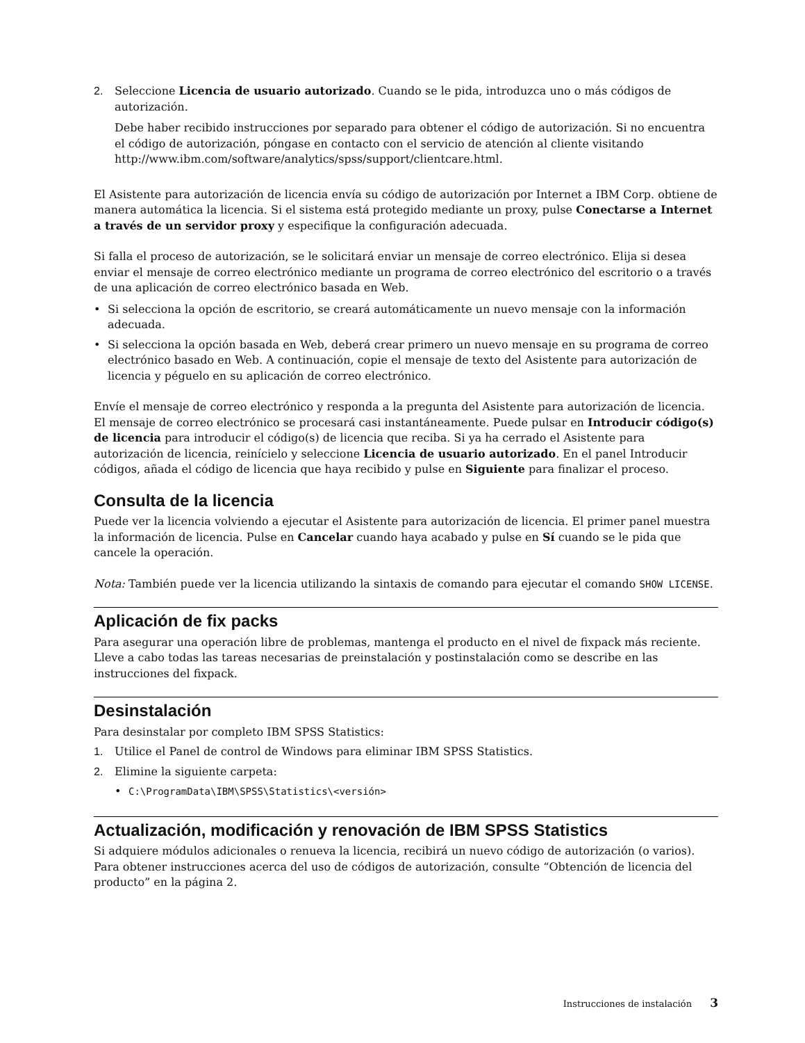2. Seleccione Licencia de usuario autorizado. Cuando se le pida, introduzca uno o más códigos de autorización.
Debe haber recibido instrucciones por separado para obtener el código de autorización. Si no encuentra el código de autorización, póngase en contacto con el servicio de atención al cliente visitando http://www.ibm.com/software/analytics/spss/support/clientcare.html.
El Asistente para autorización de licencia envía su código de autorización por Internet a IBM Corp. obtiene de manera automática la licencia. Si el sistema está protegido mediante un proxy, pulse Conectarse a Internet a través de un servidor proxy y especifique la configuración adecuada.
Si falla el proceso de autorización, se le solicitará enviar un mensaje de correo electrónico. Elija si desea enviar el mensaje de correo electrónico mediante un programa de correo electrónico del escritorio o a través de una aplicación de correo electrónico basada en Web.
• Si selecciona la opción de escritorio, se creará automáticamente un nuevo mensaje con la información adecuada.
• Si selecciona la opción basada en Web, deberá crear primero un nuevo mensaje en su programa de correo electrónico basado en Web. A continuación, copie el mensaje de texto del Asistente para autorización de licencia y péguelo en su aplicación de correo electrónico.
Envíe el mensaje de correo electrónico y responda a la pregunta del Asistente para autorización de licencia. El mensaje de correo electrónico se procesará casi instantáneamente. Puede pulsar en Introducir código(s) de licencia para introducir el código(s) de licencia que reciba. Si ya ha cerrado el Asistente para autorización de licencia, reinícielo y seleccione Licencia de usuario autorizado. En el panel Introducir códigos, añada el código de licencia que haya recibido y pulse en Siguiente para finalizar el proceso.
Consulta de la licencia
Puede ver la licencia volviendo a ejecutar el Asistente para autorización de licencia. El primer panel muestra la información de licencia. Pulse en Cancelar cuando haya acabado y pulse en Sí cuando se le pida que cancele la operación.
Nota: También puede ver la licencia utilizando la sintaxis de comando para ejecutar el comando SHOW LICENSE.
Aplicación de fix packs
Para asegurar una operación libre de problemas, mantenga el producto en el nivel de fixpack más reciente. Lleve a cabo todas las tareas necesarias de preinstalación y postinstalación como se describe en las instrucciones del fixpack.
Desinstalación
Para desinstalar por completo IBM SPSS Statistics:
1. Utilice el Panel de control de Windows para eliminar IBM SPSS Statistics.
2. Elimine la siguiente carpeta:
• C:\ProgramData\IBM\SPSS\Statistics\<versión>
Actualización, modificación y renovación de IBM SPSS Statistics
Si adquiere módulos adicionales o renueva la licencia, recibirá un nuevo código de autorización (o varios). Para obtener instrucciones acerca del uso de códigos de autorización, consulte “Obtención de licencia del producto” en la página 2.
Instrucciones de instalación 3